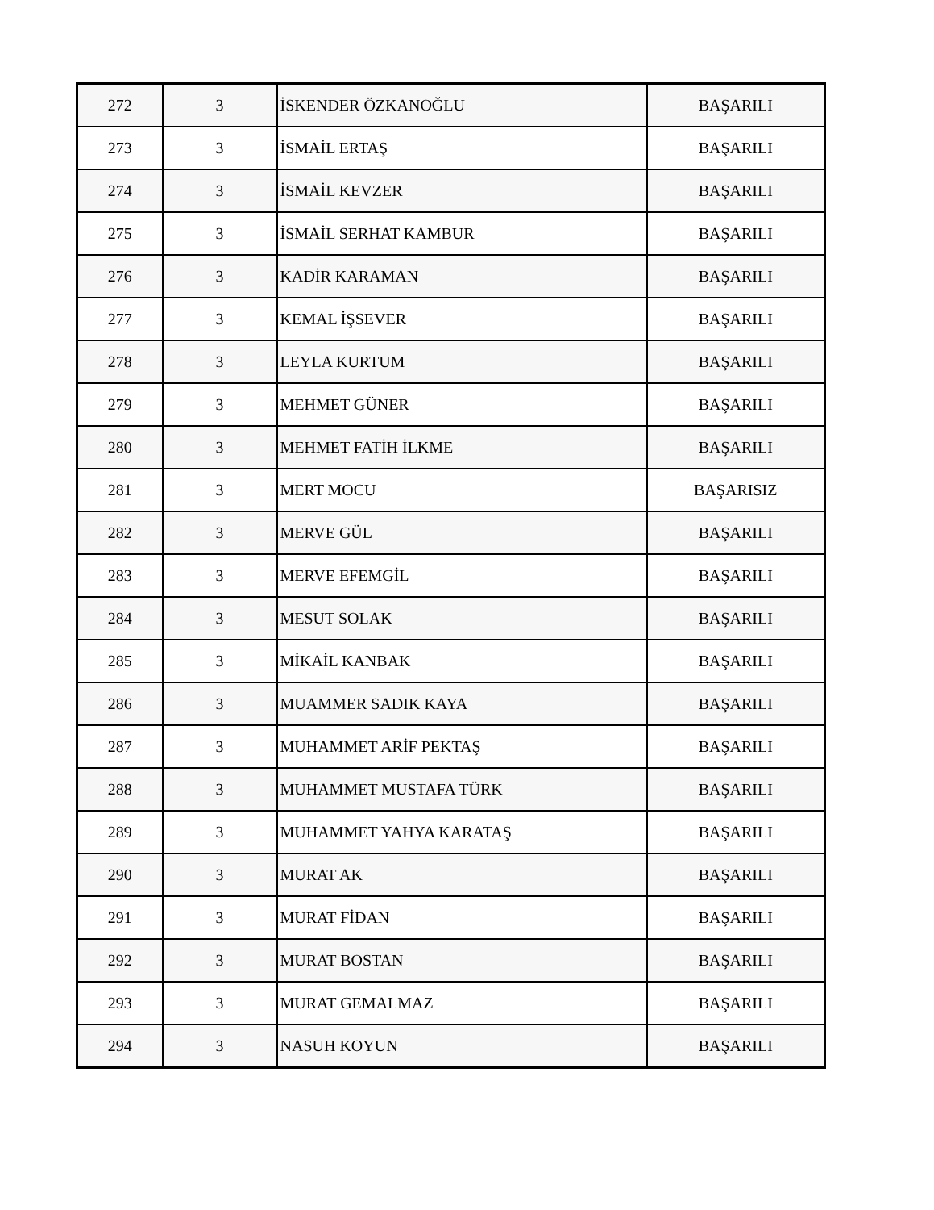| 272 | 3 | İSKENDER ÖZKANOĞLU | BAŞARILI |
| 273 | 3 | İSMAİL ERTAŞ | BAŞARILI |
| 274 | 3 | İSMAİL KEVZER | BAŞARILI |
| 275 | 3 | İSMAİL SERHAT KAMBUR | BAŞARILI |
| 276 | 3 | KADİR KARAMAN | BAŞARILI |
| 277 | 3 | KEMAL İŞSEVER | BAŞARILI |
| 278 | 3 | LEYLA KURTUM | BAŞARILI |
| 279 | 3 | MEHMET GÜNER | BAŞARILI |
| 280 | 3 | MEHMET FATİH İLKME | BAŞARILI |
| 281 | 3 | MERT MOCU | BAŞARISIZ |
| 282 | 3 | MERVE GÜL | BAŞARILI |
| 283 | 3 | MERVE EFEMGİL | BAŞARILI |
| 284 | 3 | MESUT SOLAK | BAŞARILI |
| 285 | 3 | MİKAİL KANBAK | BAŞARILI |
| 286 | 3 | MUAMMER SADIK KAYA | BAŞARILI |
| 287 | 3 | MUHAMMET ARİF PEKTAŞ | BAŞARILI |
| 288 | 3 | MUHAMMET MUSTAFA TÜRK | BAŞARILI |
| 289 | 3 | MUHAMMET YAHYA KARATAŞ | BAŞARILI |
| 290 | 3 | MURAT AK | BAŞARILI |
| 291 | 3 | MURAT FİDAN | BAŞARILI |
| 292 | 3 | MURAT BOSTAN | BAŞARILI |
| 293 | 3 | MURAT GEMALMAZ | BAŞARILI |
| 294 | 3 | NASUH KOYUN | BAŞARILI |